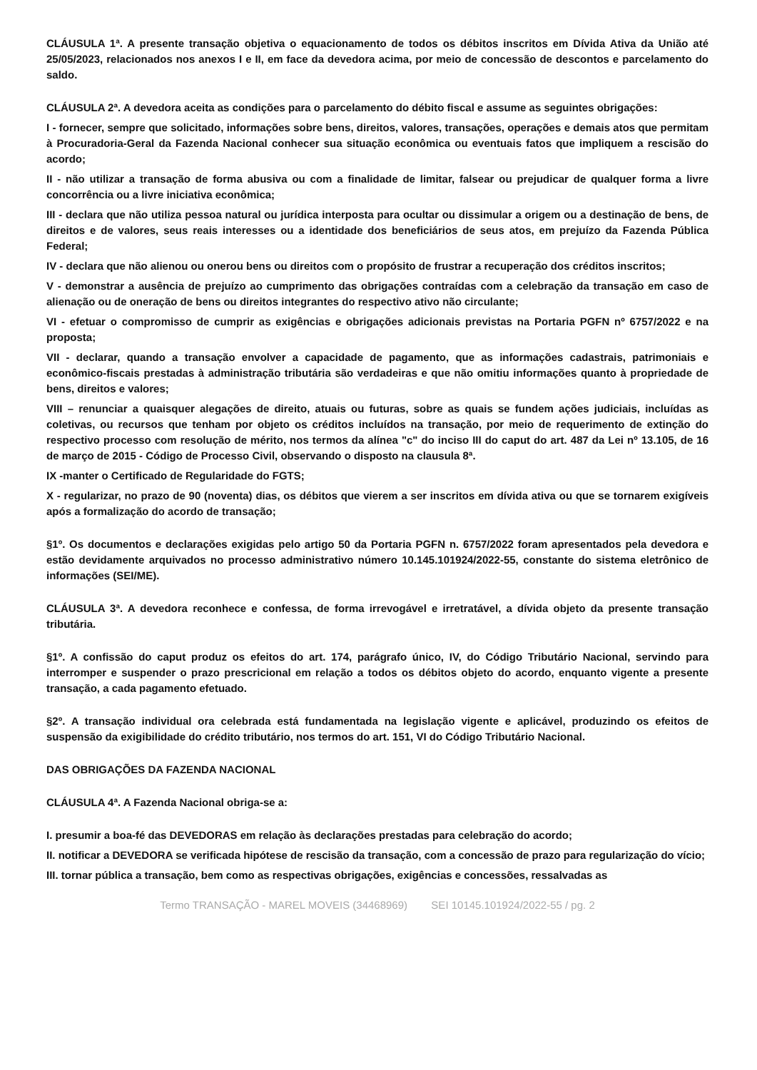CLÁUSULA 1ª. A presente transação objetiva o equacionamento de todos os débitos inscritos em Dívida Ativa da União até 25/05/2023, relacionados nos anexos I e II, em face da devedora acima, por meio de concessão de descontos e parcelamento do saldo.
CLÁUSULA 2ª. A devedora aceita as condições para o parcelamento do débito fiscal e assume as seguintes obrigações:
I - fornecer, sempre que solicitado, informações sobre bens, direitos, valores, transações, operações e demais atos que permitam à Procuradoria-Geral da Fazenda Nacional conhecer sua situação econômica ou eventuais fatos que impliquem a rescisão do acordo;
II - não utilizar a transação de forma abusiva ou com a finalidade de limitar, falsear ou prejudicar de qualquer forma a livre concorrência ou a livre iniciativa econômica;
III - declara que não utiliza pessoa natural ou jurídica interposta para ocultar ou dissimular a origem ou a destinação de bens, de direitos e de valores, seus reais interesses ou a identidade dos beneficiários de seus atos, em prejuízo da Fazenda Pública Federal;
IV - declara que não alienou ou onerou bens ou direitos com o propósito de frustrar a recuperação dos créditos inscritos;
V - demonstrar a ausência de prejuízo ao cumprimento das obrigações contraídas com a celebração da transação em caso de alienação ou de oneração de bens ou direitos integrantes do respectivo ativo não circulante;
VI - efetuar o compromisso de cumprir as exigências e obrigações adicionais previstas na Portaria PGFN nº 6757/2022 e na proposta;
VII - declarar, quando a transação envolver a capacidade de pagamento, que as informações cadastrais, patrimoniais e econômico-fiscais prestadas à administração tributária são verdadeiras e que não omitiu informações quanto à propriedade de bens, direitos e valores;
VIII – renunciar a quaisquer alegações de direito, atuais ou futuras, sobre as quais se fundem ações judiciais, incluídas as coletivas, ou recursos que tenham por objeto os créditos incluídos na transação, por meio de requerimento de extinção do respectivo processo com resolução de mérito, nos termos da alínea "c" do inciso III do caput do art. 487 da Lei nº 13.105, de 16 de março de 2015 - Código de Processo Civil, observando o disposto na clausula 8ª.
IX -manter o Certificado de Regularidade do FGTS;
X - regularizar, no prazo de 90 (noventa) dias, os débitos que vierem a ser inscritos em dívida ativa ou que se tornarem exigíveis após a formalização do acordo de transação;
§1º. Os documentos e declarações exigidas pelo artigo 50 da Portaria PGFN n. 6757/2022 foram apresentados pela devedora e estão devidamente arquivados no processo administrativo número 10.145.101924/2022-55, constante do sistema eletrônico de informações (SEI/ME).
CLÁUSULA 3ª. A devedora reconhece e confessa, de forma irrevogável e irretratável, a dívida objeto da presente transação tributária.
§1º. A confissão do caput produz os efeitos do art. 174, parágrafo único, IV, do Código Tributário Nacional, servindo para interromper e suspender o prazo prescricional em relação a todos os débitos objeto do acordo, enquanto vigente a presente transação, a cada pagamento efetuado.
§2º. A transação individual ora celebrada está fundamentada na legislação vigente e aplicável, produzindo os efeitos de suspensão da exigibilidade do crédito tributário, nos termos do art. 151, VI do Código Tributário Nacional.
DAS OBRIGAÇÕES DA FAZENDA NACIONAL
CLÁUSULA 4ª. A Fazenda Nacional obriga-se a:
I. presumir a boa-fé das DEVEDORAS em relação às declarações prestadas para celebração do acordo;
II. notificar a DEVEDORA se verificada hipótese de rescisão da transação, com a concessão de prazo para regularização do vício;
III. tornar pública a transação, bem como as respectivas obrigações, exigências e concessões, ressalvadas as
Termo TRANSAÇÃO - MAREL MOVEIS (34468969) SEI 10145.101924/2022-55 / pg. 2